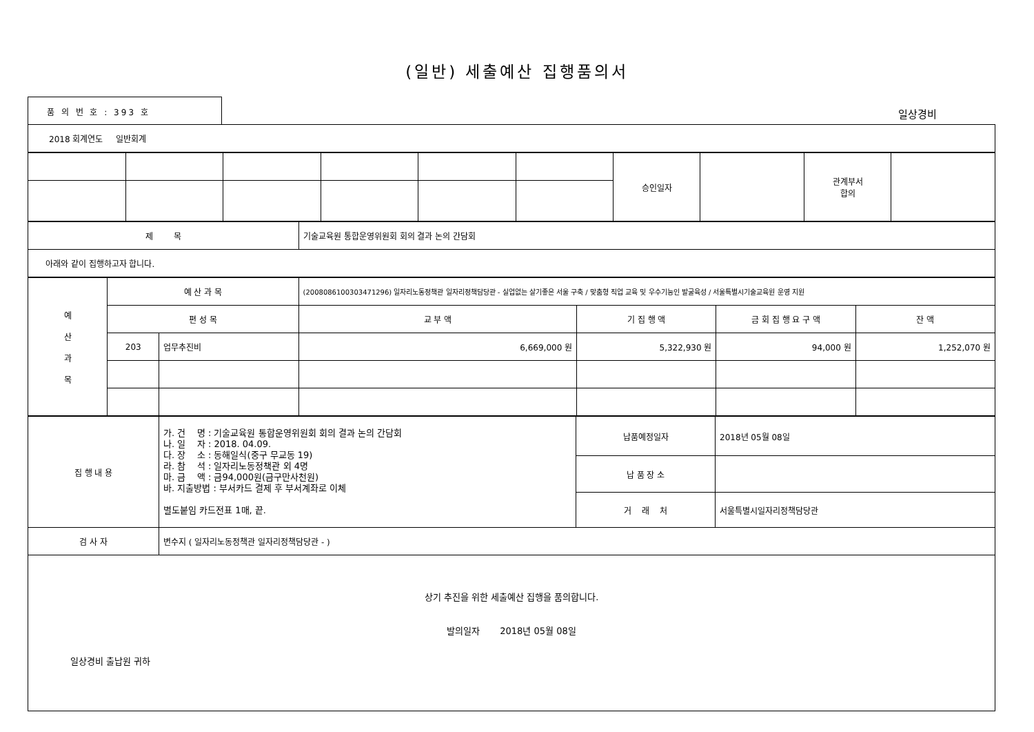(일반) 세출예산 집행품의서
품 의 번 호 : 393 호
일상경비
| 2018 회계연도 일반회계 |
| | | | | | | 승인일자 | | 관계부서 합의 | |
| 제 목 | 기술교육원 통합운영위원회 회의 결과 논의 간담회 |
| 아래와 같이 집행하고자 합니다. | |
| 예 산 과 목 | 예 산 과 목 | | (2008086100303471296) 일자리노동정책관 일자리정책담당관 - 실업없는 살기좋은 서울 구축 / 맞춤형 직업 교육 및 우수기능인 발굴육성 / 서울특별시기술교육원 운영 지원 | | | |
| | 편 성 목 | | 교 부 액 | 기 집 행 액 | 금 회 집 행 요 구 액 | 잔 액 |
| | 203 | 업무추진비 | 6,669,000 원 | 5,322,930 원 | 94,000 원 | 1,252,070 원 |
| 집 행 내 용 | 가. 건 명 : 기술교육원 통합운영위원회 회의 결과 논의 간담회 나. 일 자 : 2018. 04.09. 다. 장 소 : 동해일식(중구 무교동 19) 라. 참 석 : 일자리노동정책관 외 4명 마. 금 액 : 금94,000원(금구만사천원) 바. 지출방법 : 부서카드 결제 후 부서계좌로 이체 별도붙임 카드전표 1매, 끝. | 납품예정일자 | 2018년 05월 08일 |
| | | 납 품 장 소 | |
| | | 거 래 처 | 서울특별시일자리정책담당관 |
| 검 사 자 | 변수지 ( 일자리노동정책관 일자리정책담당관 - ) | | |
| 상기 추진을 위한 세출예산 집행을 품의합니다. 발의일자 2018년 05월 08일 일상경비 출납원 귀하 | | | |